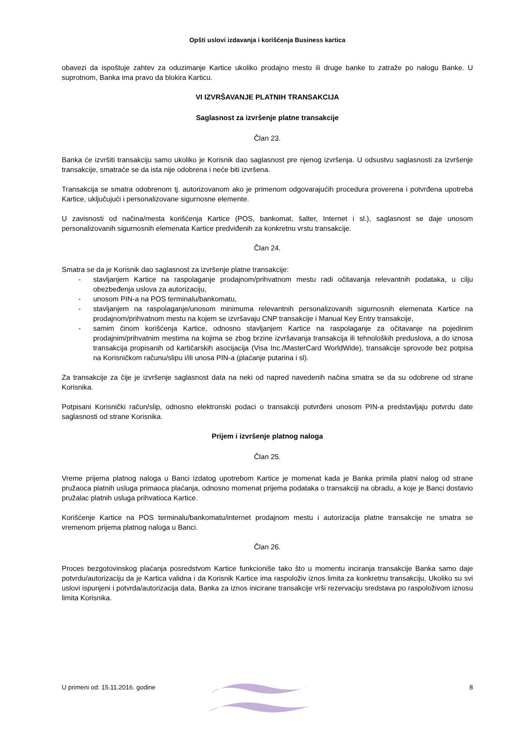Opšti uslovi izdavanja i korišćenja Business kartica
obavezi da ispoštuje zahtev za oduzimanje Kartice ukoliko prodajno mesto ili druge banke to zatraže po nalogu Banke. U suprotnom, Banka ima pravo da blokira Karticu.
VI IZVRŠAVANJE PLATNIH TRANSAKCIJA
Saglasnost za izvršenje platne transakcije
Član 23.
Banka će izvršiti transakciju samo ukoliko je Korisnik dao saglasnost pre njenog izvršenja. U odsustvu saglasnosti za izvršenje transakcije, smatraće se da ista nije odobrena i neće biti izvršena.
Transakcija se smatra odobrenom tj. autorizovanom ako je primenom odgovarajućih procedura proverena i potvrđena upotreba Kartice, uključujući i personalizovane sigurnosne elemente.
U zavisnosti od načina/mesta korišćenja Kartice (POS, bankomat, šalter, Internet i sl.), saglasnost se daje unosom personalizovanih sigurnosnih elemenata Kartice predviđenih za konkretnu vrstu transakcije.
Član 24.
Smatra se da je Korisnik dao saglasnost za izvršenje platne transakcije:
- stavljanjem Kartice na raspolaganje prodajnom/prihvatnom mestu radi očitavanja relevantnih podataka, u cilju obezbeđenja uslova za autorizaciju,
- unosom PIN-a na POS terminalu/bankomatu,
- stavljanjem na raspolaganje/unosom minimuma relevantnih personalizovanih sigurnosnih elemenata Kartice na prodajnom/prihvatnom mestu na kojem se izvršavaju CNP transakcije i Manual Key Entry transakcije,
- samim činom korišćenja Kartice, odnosno stavljanjem Kartice na raspolaganje za očitavanje na pojedinim prodajnim/prihvatnim mestima na kojima se zbog brzine izvršavanja transakcija ili tehnoloških preduslova, a do iznosa transakcija propisanih od kartičarskih asocijacija (Visa Inc./MasterCard WorldWide), transakcije sprovode bez potpisa na Korisničkom računu/slipu i/ili unosa PIN-a (plaćanje putarina i sl).
Za transakcije za čije je izvršenje saglasnost data na neki od napred navedenih načina smatra se da su odobrene od strane Korisnika.
Potpisani Korisnički račun/slip, odnosno elektronski podaci o transakciji potvrđeni unosom PIN-a predstavljaju potvrdu date saglasnosti od strane Korisnika.
Prijem i izvršenje platnog naloga
Član 25.
Vreme prijema platnog naloga u Banci izdatog upotrebom Kartice je momenat kada je Banka primila platni nalog od strane pružaoca platnih usluga primaoca plaćanja, odnosno momenat prijema podataka o transakciji na obradu, a koje je Banci dostavio pružalac platnih usluga prihvatioca Kartice.
Korišćenje Kartice na POS terminalu/bankomatu/internet prodajnom mestu i autorizacija platne transakcije ne smatra se vremenom prijema platnog naloga u Banci.
Član 26.
Proces bezgotovinskog plaćanja posredstvom Kartice funkcioniše tako što u momentu inciranja transakcije Banka samo daje potvrdu/autorizaciju da je Kartica validna i da Korisnik Kartice ima raspoloživ iznos limita za konkretnu transakciju. Ukoliko su svi uslovi ispunjeni i potvrda/autorizacija data, Banka za iznos inicirane transakcije vrši rezervaciju sredstava po raspoloživom iznosu limita Korisnika.
U primeni od: 15.11.2016. godine 8